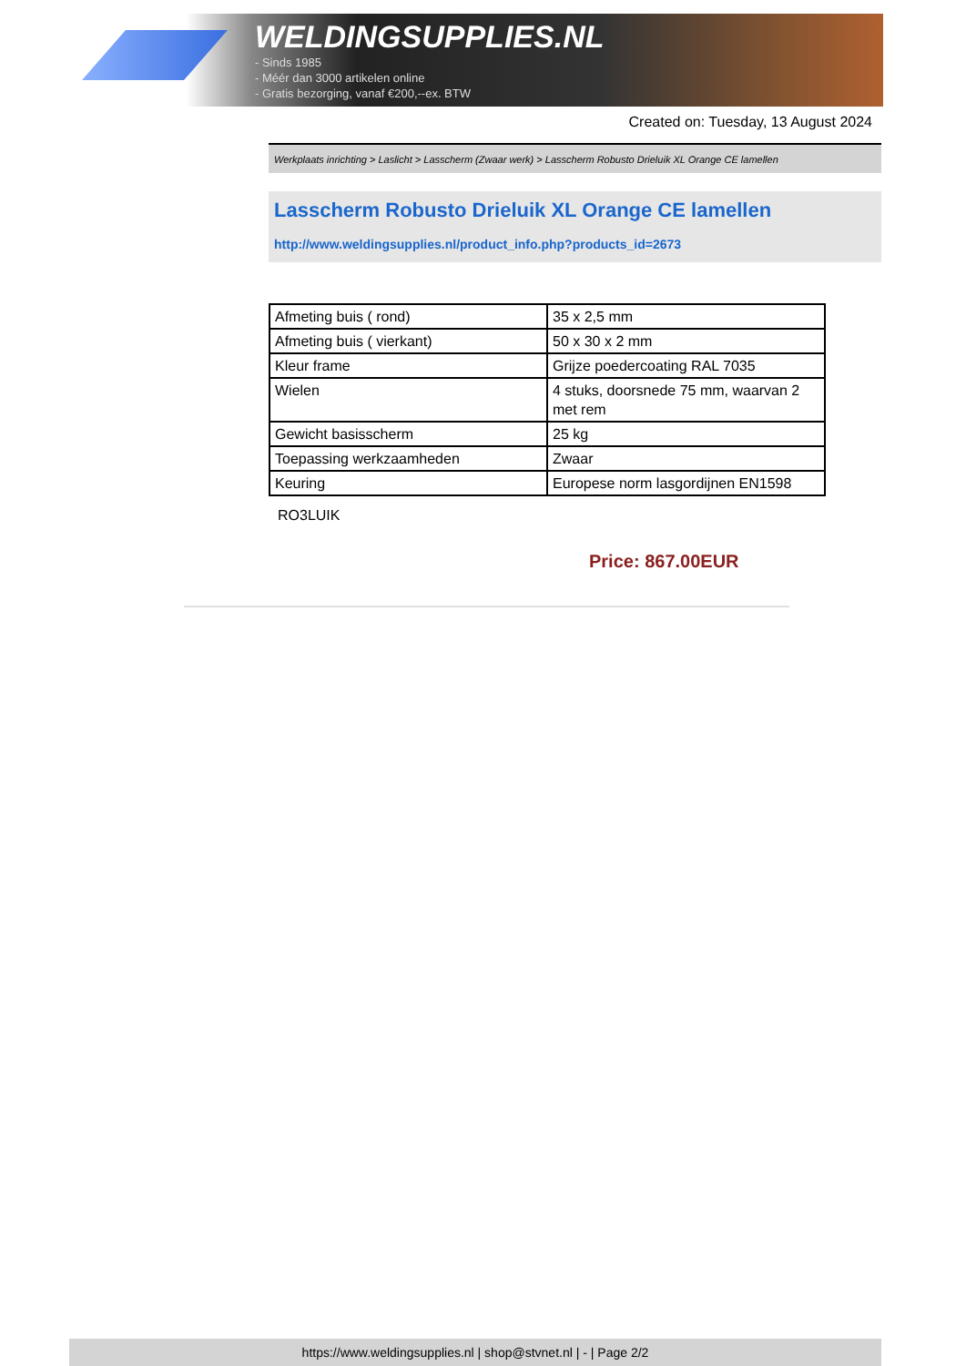WELDINGSUPPLIES.NL
- Sinds 1985
- Méér dan 3000 artikelen online
- Gratis bezorging, vanaf €200,--ex. BTW
Created on: Tuesday, 13 August 2024
Werkplaats inrichting > Laslicht > Lasscherm (Zwaar werk) > Lasscherm Robusto Drieluik XL Orange CE lamellen
Lasscherm Robusto Drieluik XL Orange CE lamellen
http://www.weldingsupplies.nl/product_info.php?products_id=2673
| Afmeting buis ( rond) | 35 x 2,5 mm |
| Afmeting buis ( vierkant) | 50 x 30 x 2 mm |
| Kleur frame | Grijze poedercoating RAL 7035 |
| Wielen | 4 stuks, doorsnede 75 mm, waarvan 2 met rem |
| Gewicht basisscherm | 25 kg |
| Toepassing werkzaamheden | Zwaar |
| Keuring | Europese norm lasgordijnen EN1598 |
RO3LUIK
Price: 867.00EUR
https://www.weldingsupplies.nl | shop@stvnet.nl | - | Page 2/2